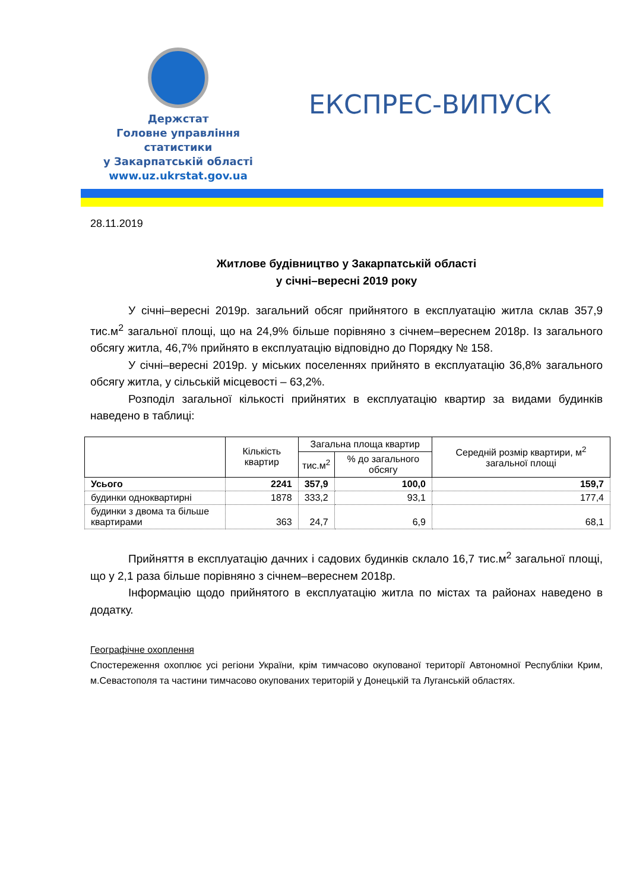Держстат
Головне управління
статистики
у Закарпатській області
www.uz.ukrstat.gov.ua
ЕКСПРЕС-ВИПУСК
28.11.2019
Житлове будівництво у Закарпатській області
у січні–вересні 2019 року
У січні–вересні 2019р. загальний обсяг прийнятого в експлуатацію житла склав 357,9 тис.м<sup>2</sup> загальної площі, що на 24,9% більше порівняно з січнем–вереснем 2018р. Із загального обсягу житла, 46,7% прийнято в експлуатацію відповідно до Порядку № 158.
У січні–вересні 2019р. у міських поселеннях прийнято в експлуатацію 36,8% загального обсягу житла, у сільській місцевості – 63,2%.
Розподіл загальної кількості прийнятих в експлуатацію квартир за видами будинків наведено в таблиці:
| | Кількість квартир | Загальна площа квартир | | Середній розмір квартири, м<sup>2</sup> загальної площі |
| --- | --- | --- | --- | --- |
| | | тис.м<sup>2</sup> | % до загального обсягу | |
| Усього | 2241 | 357,9 | 100,0 | 159,7 |
| будинки одноквартирні | 1878 | 333,2 | 93,1 | 177,4 |
| будинки з двома та більше квартирами | 363 | 24,7 | 6,9 | 68,1 |
Прийняття в експлуатацію дачних і садових будинків склало 16,7 тис.м<sup>2</sup> загальної площі, що у 2,1 раза більше порівняно з січнем–вереснем 2018р.
Інформацію щодо прийнятого в експлуатацію житла по містах та районах наведено в додатку.
Географічне охоплення
Спостереження охоплює усі регіони України, крім тимчасово окупованої території Автономної Республіки Крим, м.Севастополя та частини тимчасово окупованих територій у Донецькій та Луганській областях.